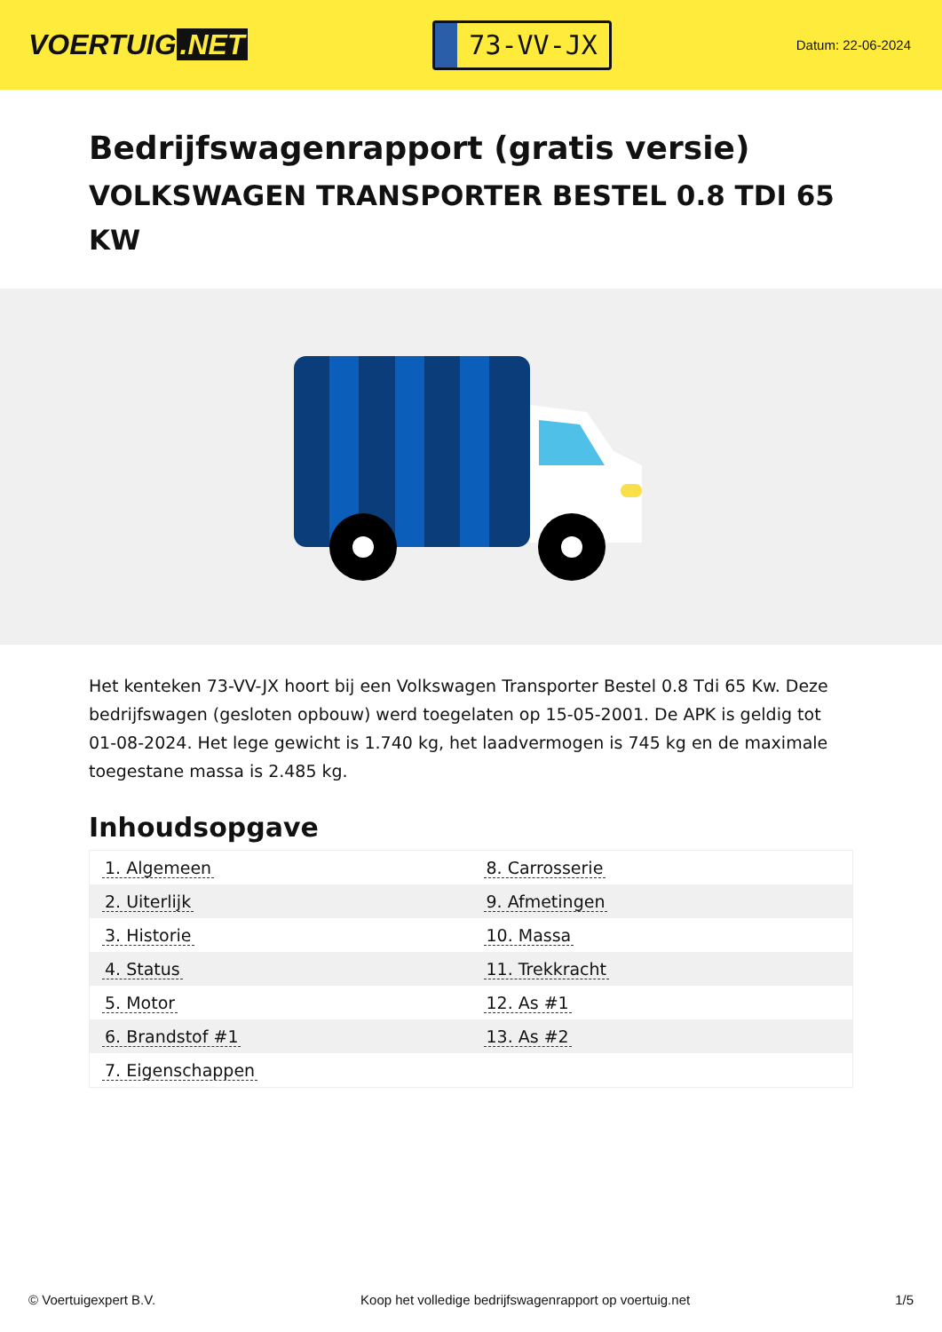VOERTUIG.NET
73-VV-JX
Datum: 22-06-2024
Bedrijfswagenrapport (gratis versie)
VOLKSWAGEN TRANSPORTER BESTEL 0.8 TDI 65 KW
Het kenteken 73-VV-JX hoort bij een Volkswagen Transporter Bestel 0.8 Tdi 65 Kw. Deze bedrijfswagen (gesloten opbouw) werd toegelaten op 15-05-2001. De APK is geldig tot 01-08-2024. Het lege gewicht is 1.740 kg, het laadvermogen is 745 kg en de maximale toegestane massa is 2.485 kg.
Inhoudsopgave
| 1. Algemeen | 8. Carrosserie |
| 2. Uiterlijk | 9. Afmetingen |
| 3. Historie | 10. Massa |
| 4. Status | 11. Trekkracht |
| 5. Motor | 12. As #1 |
| 6. Brandstof #1 | 13. As #2 |
| 7. Eigenschappen | |
© Voertuigexpert B.V. Koop het volledige bedrijfswagenrapport op voertuig.net
1/5